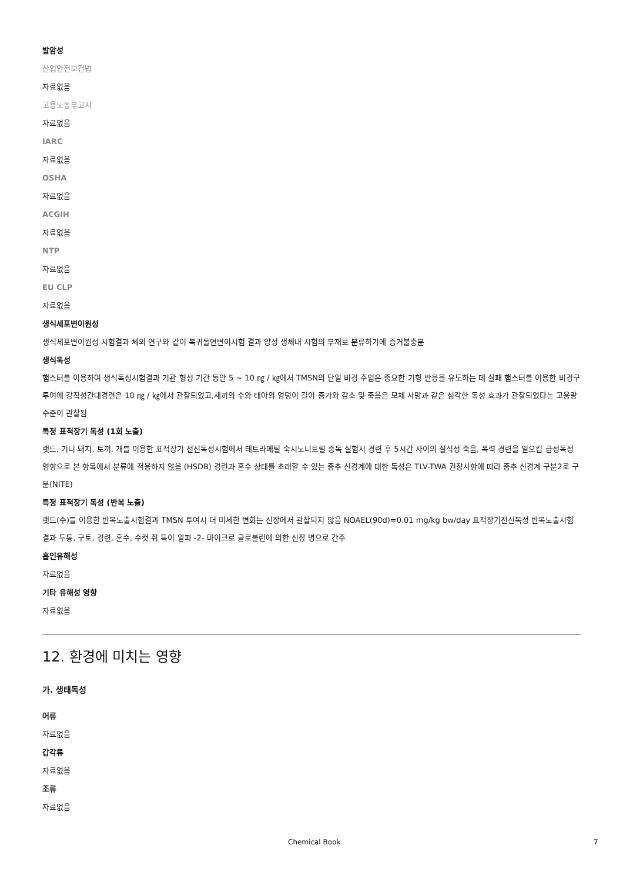발암성
산업안전보건법
자료없음
고용노동부고시
자료없음
IARC
자료없음
OSHA
자료없음
ACGIH
자료없음
NTP
자료없음
EU CLP
자료없음
생식세포변이원성
생식세포변이원성 시험결과 체외 연구와 같이 복귀돌연변이시험 결과 양성 생체내 시험의 부재로 분류하기에 증거불충분
생식독성
햄스터를 이용하여 생식독성시험결과 기관 형성 기간 동안 5 ~ 10 ㎎ / ㎏에서 TMSN의 단일 비경 주입은 중요한 기형 반응을 유도하는 데 실패 햄스터를 이용한 비경구투여에 강직성간대경련은 10 ㎎ / ㎏에서 관찰되었고,새끼의 수와 태아의 엉덩이 길이 증가와 감소 및 죽음은 모체 사망과 같은 심각한 독성 효과가 관찰되었다는 고용량 수준이 관찰됨
특정 표적장기 독성 (1회 노출)
랫드, 기니 돼지, 토끼, 개를 이용한 표적장기 전신독성시험에서 테트라메틸 숙시노니트릴 중독 실험시 경련 후 5시간 사이의 질식성 죽음, 폭력 경련을 일으킴 급성독성 영향으로 본 항목에서 분류에 적용하지 않음 (HSDB) 경련과 혼수 상태를 초래할 수 있는 중추 신경계에 대한 독성은 TLV-TWA 권장사항에 따라 중추 신경계 구분2로 구분(NITE)
특정 표적장기 독성 (반복 노출)
랫드(수)를 이용한 반복노출시험결과 TMSN 투여시 더 미세한 변화는 신장에서 관찰되지 않음 NOAEL(90d)=0.01 mg/kg bw/day 표적장기전신독성 반복노출시험결과 두통, 구토, 경련, 혼수, 수컷 쥐 특이 알파 -2- 마이크로 글로불린에 의한 신장 병으로 간주
흡인유해성
자료없음
기타 유해성 영향
자료없음
12. 환경에 미치는 영향
가. 생태독성
어류
자료없음
갑각류
자료없음
조류
자료없음
Chemical Book 7